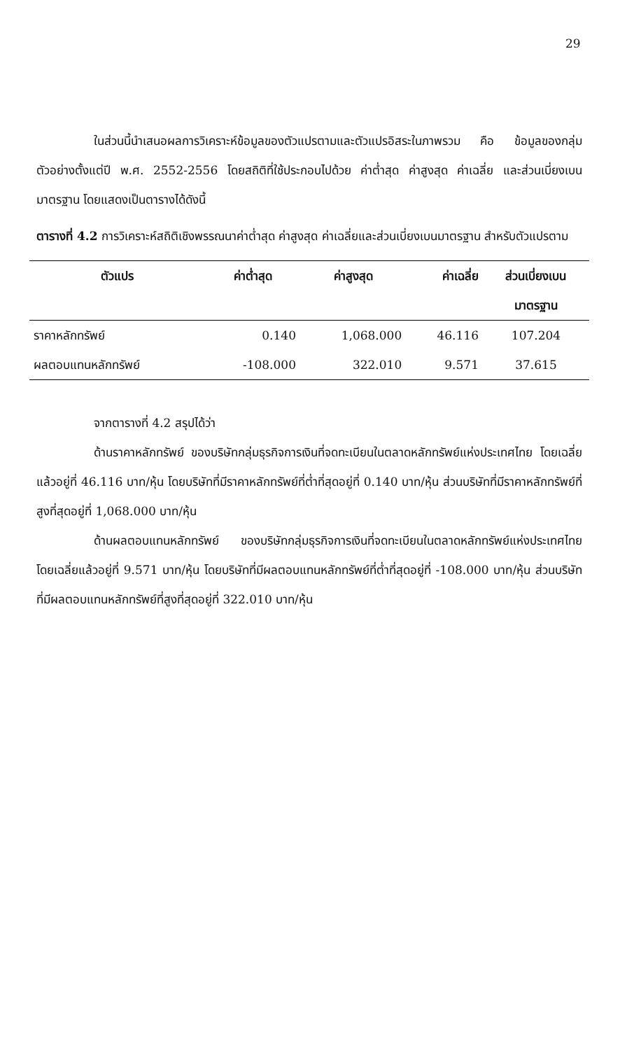29
ในส่วนนี้นำเสนอผลการวิเคราะห์ข้อมูลของตัวแปรตามและตัวแปรอิสระในภาพรวม คือ ข้อมูลของกลุ่มตัวอย่างตั้งแต่ปี พ.ศ. 2552-2556 โดยสถิติที่ใช้ประกอบไปด้วย ค่าต่ำสุด ค่าสูงสุด ค่าเฉลี่ย และส่วนเบี่ยงเบนมาตรฐาน โดยแสดงเป็นตารางได้ดังนี้
ตารางที่ 4.2 การวิเคราะห์สถิติเชิงพรรณนาค่าต่ำสุด ค่าสูงสุด ค่าเฉลี่ยและส่วนเบี่ยงเบนมาตรฐาน สำหรับตัวแปรตาม
| ตัวแปร | ค่าต่ำสุด | ค่าสูงสุด | ค่าเฉลี่ย | ส่วนเบี่ยงเบน |
| --- | --- | --- | --- | --- |
| | | | | มาตรฐาน |
| ราคาหลักทรัพย์ | 0.140 | 1,068.000 | 46.116 | 107.204 |
| ผลตอบแทนหลักทรัพย์ | -108.000 | 322.010 | 9.571 | 37.615 |
จากตารางที่ 4.2 สรุปได้ว่า
ด้านราคาหลักทรัพย์ ของบริษัทกลุ่มธุรกิจการเงินที่จดทะเบียนในตลาดหลักทรัพย์แห่งประเทศไทย โดยเฉลี่ยแล้วอยู่ที่ 46.116 บาท/หุ้น โดยบริษัทที่มีราคาหลักทรัพย์ที่ต่ำที่สุดอยู่ที่ 0.140 บาท/หุ้น ส่วนบริษัทที่มีราคาหลักทรัพย์ที่สูงที่สุดอยู่ที่ 1,068.000 บาท/หุ้น
ด้านผลตอบแทนหลักทรัพย์ ของบริษัทกลุ่มธุรกิจการเงินที่จดทะเบียนในตลาดหลักทรัพย์แห่งประเทศไทย โดยเฉลี่ยแล้วอยู่ที่ 9.571 บาท/หุ้น โดยบริษัทที่มีผลตอบแทนหลักทรัพย์ที่ต่ำที่สุดอยู่ที่ -108.000 บาท/หุ้น ส่วนบริษัทที่มีผลตอบแทนหลักทรัพย์ที่สูงที่สุดอยู่ที่ 322.010 บาท/หุ้น